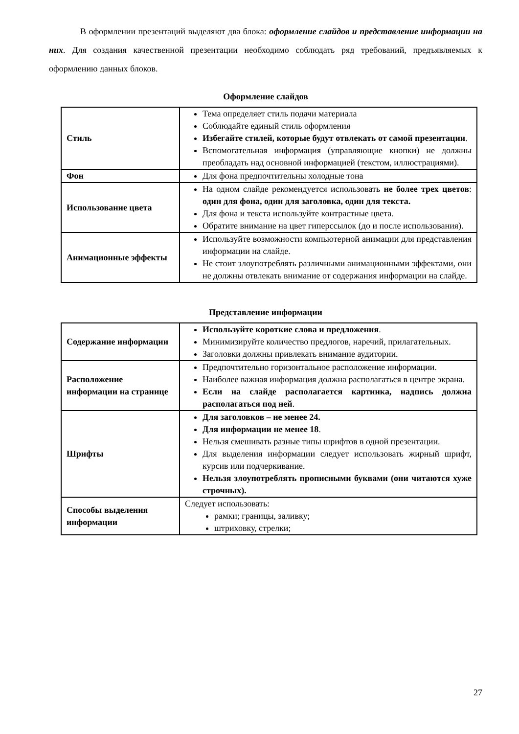В оформлении презентаций выделяют два блока: оформление слайдов и представление информации на них. Для создания качественной презентации необходимо соблюдать ряд требований, предъявляемых к оформлению данных блоков.
Оформление слайдов
| Стиль | Тема определяет стиль подачи материала Соблюдайте единый стиль оформления Избегайте стилей, которые будут отвлекать от самой презентации . Вспомогательная информация (управляющие кнопки) не должны преобладать над основной информацией (текстом, иллюстрациями). |
| Фон | Для фона предпочтительны холодные тона |
| Использование цвета | На одном слайде рекомендуется использовать не более трех цветов : один для фона, один для заголовка, один для текста. Для фона и текста используйте контрастные цвета. Обратите внимание на цвет гиперссылок (до и после использования). |
| Анимационные эффекты | Используйте возможности компьютерной анимации для представления информации на слайде. Не стоит злоупотреблять различными анимационными эффектами, они не должны отвлекать внимание от содержания информации на слайде. |
Представление информации
| Содержание информации | Используйте короткие слова и предложения . Минимизируйте количество предлогов, наречий, прилагательных. Заголовки должны привлекать внимание аудитории. |
| Расположение информации на странице | Предпочтительно горизонтальное расположение информации. Наиболее важная информация должна располагаться в центре экрана. Если на слайде располагается картинка, надпись должна располагаться под ней . |
| Шрифты | Для заголовков – не менее 24. Для информации не менее 18 . Нельзя смешивать разные типы шрифтов в одной презентации. Для выделения информации следует использовать жирный шрифт, курсив или подчеркивание. Нельзя злоупотреблять прописными буквами (они читаются хуже строчных). |
| Способы выделения информации | Следует использовать: рамки; границы, заливку; штриховку, стрелки; |
27